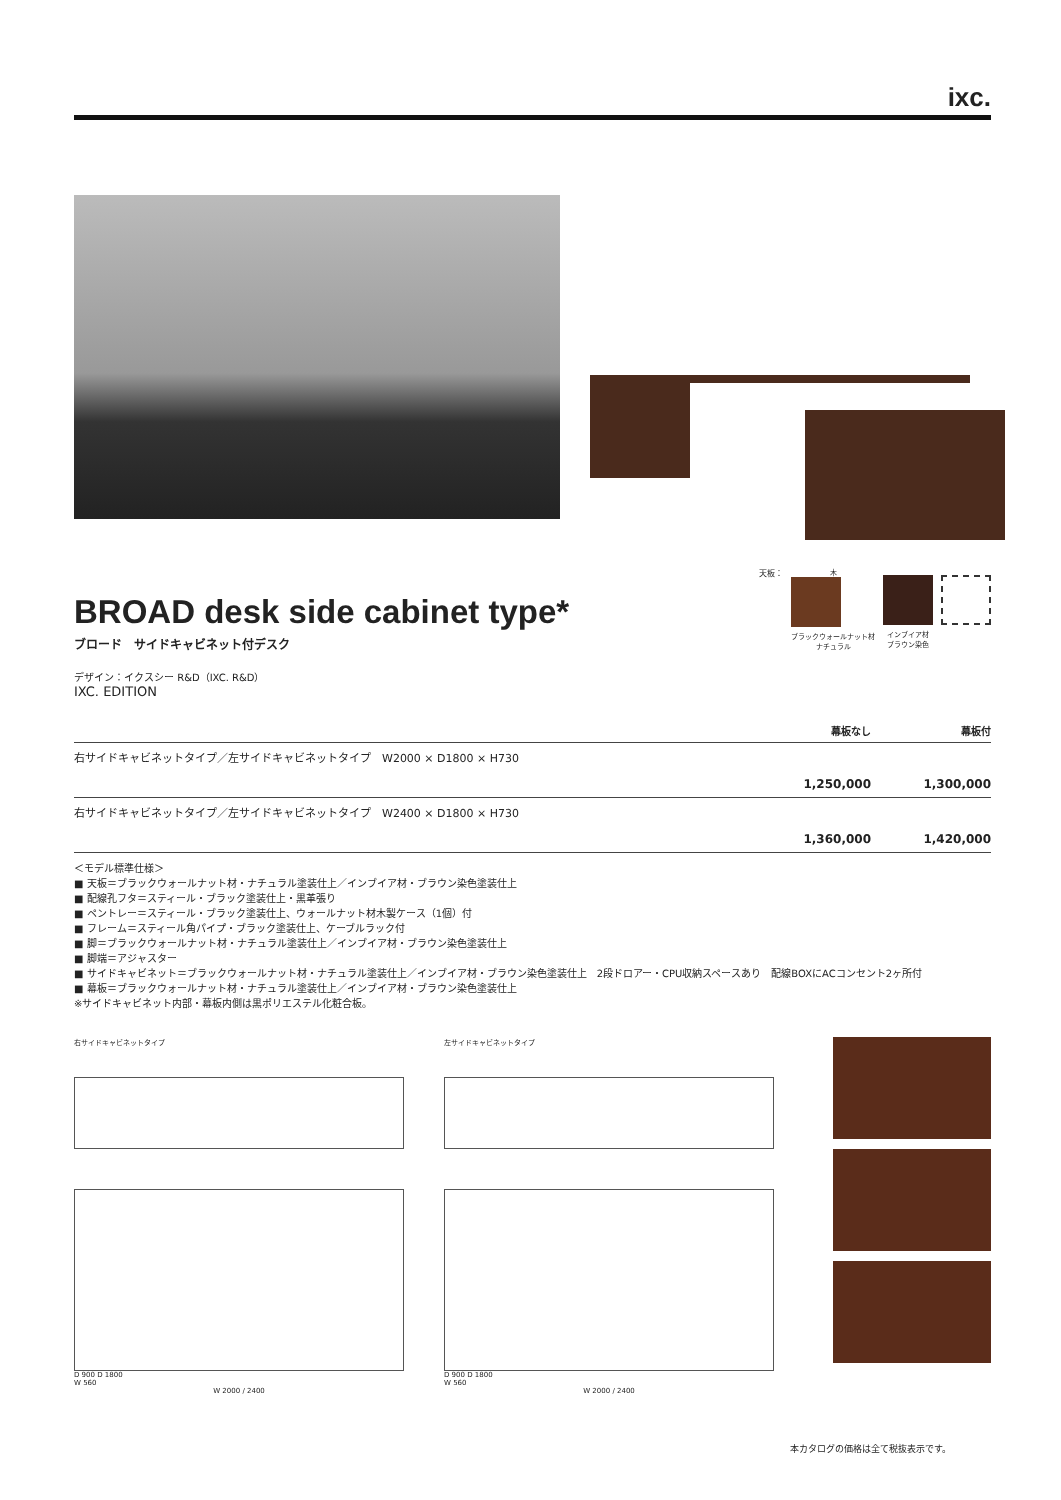ixc.
BROAD desk side cabinet type*
ブロード　サイドキャビネット付デスク
デザイン：イクスシー R&D（IXC. R&D）
IXC. EDITION
天板： 木 ブラックウォールナット材
ナチュラル
インブイア材
ブラウン染色
| | 幕板なし | 幕板付 |
| --- | --- | --- |
| 右サイドキャビネットタイプ／左サイドキャビネットタイプ W2000 × D1800 × H730 | | |
| | 1,250,000 | 1,300,000 |
| 右サイドキャビネットタイプ／左サイドキャビネットタイプ W2400 × D1800 × H730 | | |
| | 1,360,000 | 1,420,000 |
＜モデル標準仕様＞
■ 天板＝ブラックウォールナット材・ナチュラル塗装仕上／インブイア材・ブラウン染色塗装仕上
■ 配線孔フタ＝スティール・ブラック塗装仕上・黒革張り
■ ペントレー＝スティール・ブラック塗装仕上、ウォールナット材木製ケース（1個）付
■ フレーム＝スティール角パイプ・ブラック塗装仕上、ケーブルラック付
■ 脚＝ブラックウォールナット材・ナチュラル塗装仕上／インブイア材・ブラウン染色塗装仕上
■ 脚端＝アジャスター
■ サイドキャビネット＝ブラックウォールナット材・ナチュラル塗装仕上／インブイア材・ブラウン染色塗装仕上　2段ドロアー・CPU収納スペースあり　配線BOXにACコンセント2ヶ所付
■ 幕板＝ブラックウォールナット材・ナチュラル塗装仕上／インブイア材・ブラウン染色塗装仕上
※サイドキャビネット内部・幕板内側は黒ポリエステル化粧合板。
右サイドキャビネットタイプ
D 900 D 1800
W 560
W 2000 / 2400
左サイドキャビネットタイプ
D 900 D 1800
W 560
W 2000 / 2400
本カタログの価格は全て税抜表示です。